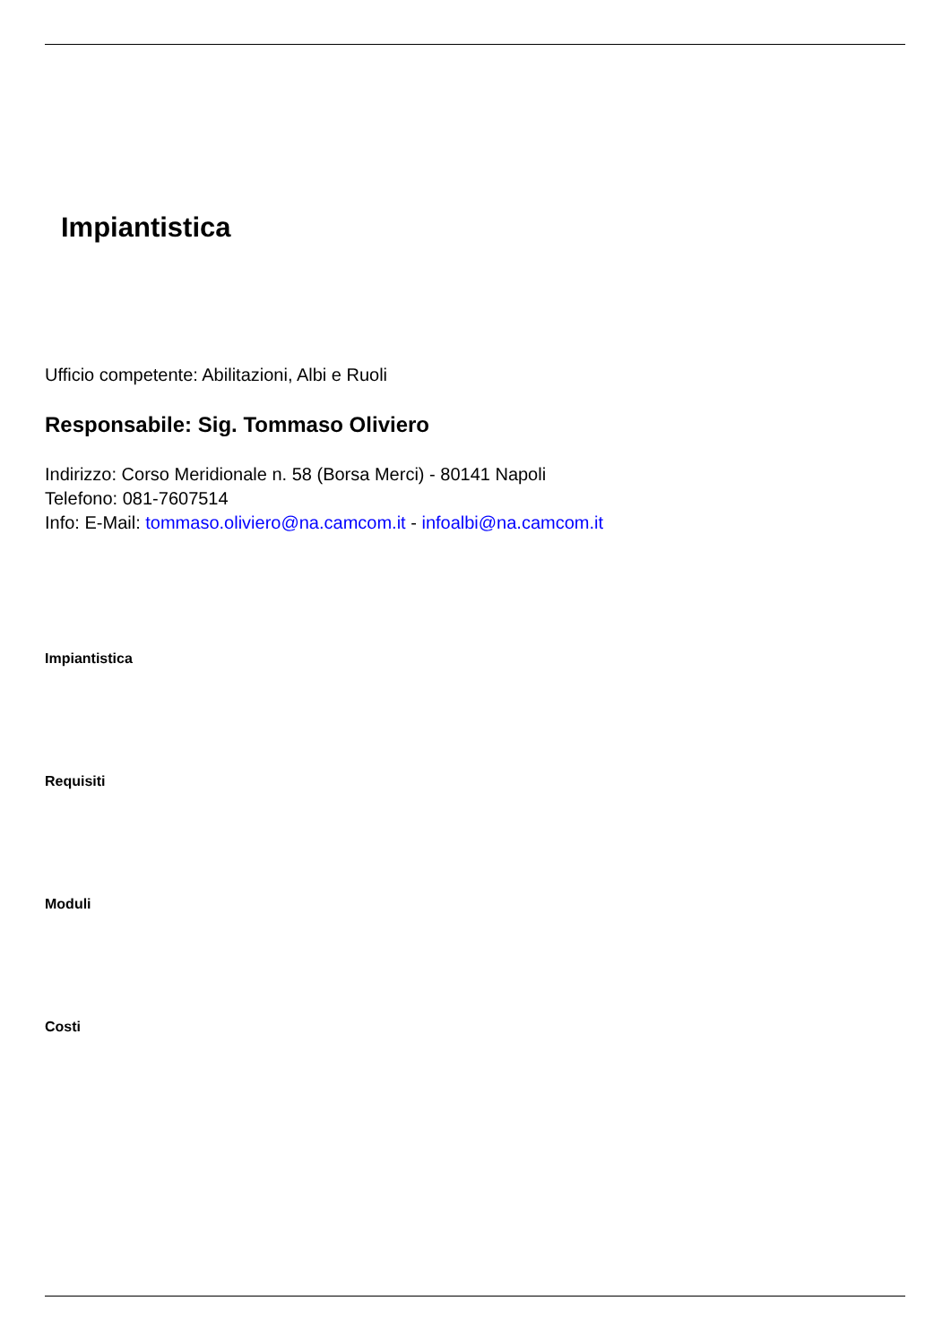Impiantistica
Ufficio competente: Abilitazioni, Albi e Ruoli
Responsabile: Sig. Tommaso Oliviero
Indirizzo: Corso Meridionale n. 58 (Borsa Merci) - 80141 Napoli
Telefono: 081-7607514
Info: E-Mail: tommaso.oliviero@na.camcom.it - infoalbi@na.camcom.it
Impiantistica
Requisiti
Moduli
Costi